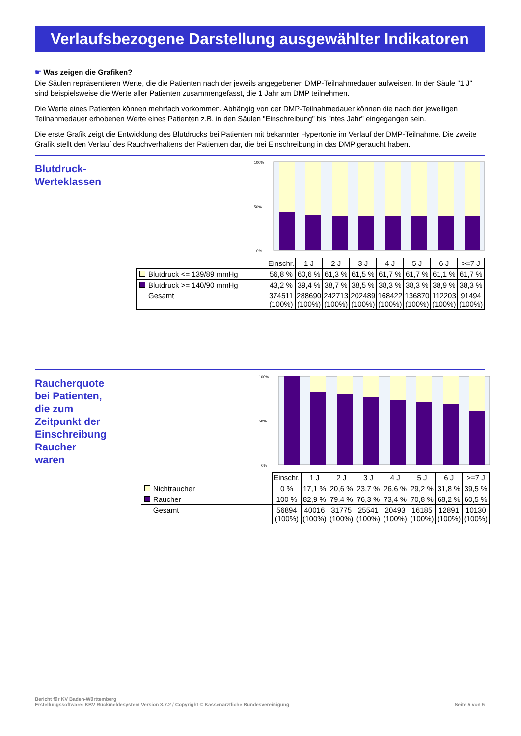Verlaufsbezogene Darstellung ausgewählter Indikatoren
☛ Was zeigen die Grafiken?
Die Säulen repräsentieren Werte, die die Patienten nach der jeweils angegebenen DMP-Teilnahmedauer aufweisen. In der Säule "1 J" sind beispielsweise die Werte aller Patienten zusammengefasst, die 1 Jahr am DMP teilnehmen.
Die Werte eines Patienten können mehrfach vorkommen. Abhängig von der DMP-Teilnahmedauer können die nach der jeweiligen Teilnahmedauer erhobenen Werte eines Patienten z.B. in den Säulen "Einschreibung" bis "ntes Jahr" eingegangen sein.
Die erste Grafik zeigt die Entwicklung des Blutdrucks bei Patienten mit bekannter Hypertonie im Verlauf der DMP-Teilnahme. Die zweite Grafik stellt den Verlauf des Rauchverhaltens der Patienten dar, die bei Einschreibung in das DMP geraucht haben.
Blutdruck-
Werteklassen
100%
50%
0%
| | Einschr. | 1 J | 2 J | 3 J | 4 J | 5 J | 6 J | >=7 J |
| Blutdruck <= 139/89 mmHg | 56,8 % | 60,6 % | 61,3 % | 61,5 % | 61,7 % | 61,7 % | 61,1 % | 61,7 % |
| Blutdruck >= 140/90 mmHg | 43,2 % | 39,4 % | 38,7 % | 38,5 % | 38,3 % | 38,3 % | 38,9 % | 38,3 % |
| Gesamt | 374511 (100%) | 288690 (100%) | 242713 (100%) | 202489 (100%) | 168422 (100%) | 136870 (100%) | 112203 (100%) | 91494 (100%) |
Raucherquote bei Patienten, die zum Zeitpunkt der Einschreibung Raucher waren
100%
50%
0%
| | Einschr. | 1 J | 2 J | 3 J | 4 J | 5 J | 6 J | >=7 J |
| Nichtraucher | 0 % | 17,1 % | 20,6 % | 23,7 % | 26,6 % | 29,2 % | 31,8 % | 39,5 % |
| Raucher | 100 % | 82,9 % | 79,4 % | 76,3 % | 73,4 % | 70,8 % | 68,2 % | 60,5 % |
| Gesamt | 56894 (100%) | 40016 (100%) | 31775 (100%) | 25541 (100%) | 20493 (100%) | 16185 (100%) | 12891 (100%) | 10130 (100%) |
Bericht für KV Baden-Württemberg
Erstellungssoftware: KBV Rückmeldesystem Version 3.7.2 / Copyright © Kassenärztliche Bundesvereinigung
Seite 5 von 5